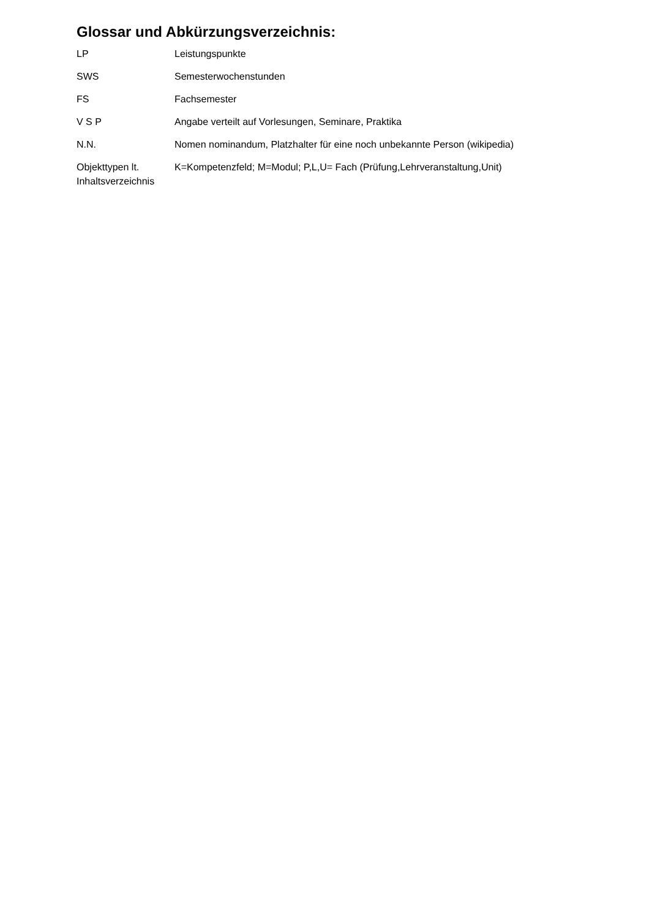Glossar und Abkürzungsverzeichnis:
| LP | Leistungspunkte |
| SWS | Semesterwochenstunden |
| FS | Fachsemester |
| V S P | Angabe verteilt auf Vorlesungen, Seminare, Praktika |
| N.N. | Nomen nominandum, Platzhalter für eine noch unbekannte Person (wikipedia) |
| Objekttypen lt. Inhaltsverzeichnis | K=Kompetenzfeld; M=Modul; P,L,U= Fach (Prüfung,Lehrveranstaltung,Unit) |